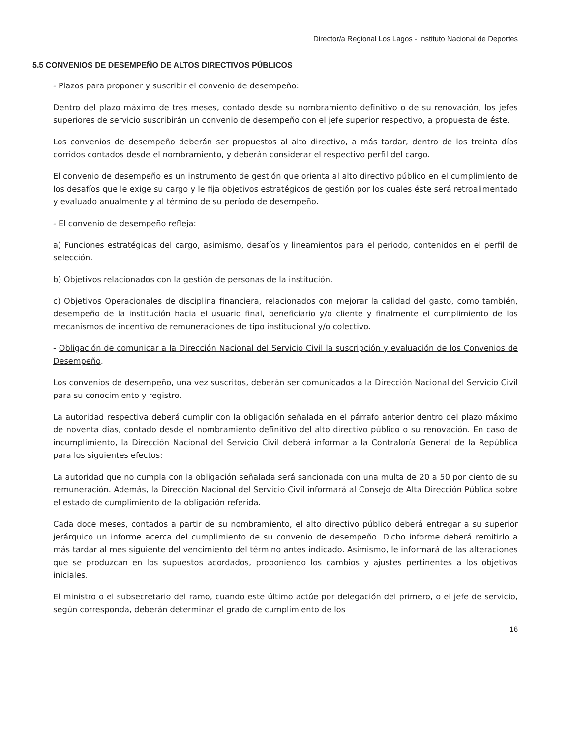Director/a Regional Los Lagos - Instituto Nacional de Deportes
5.5 CONVENIOS DE DESEMPEÑO DE ALTOS DIRECTIVOS PÚBLICOS
- Plazos para proponer y suscribir el convenio de desempeño:
Dentro del plazo máximo de tres meses, contado desde su nombramiento definitivo o de su renovación, los jefes superiores de servicio suscribirán un convenio de desempeño con el jefe superior respectivo, a propuesta de éste.
Los convenios de desempeño deberán ser propuestos al alto directivo, a más tardar, dentro de los treinta días corridos contados desde el nombramiento, y deberán considerar el respectivo perfil del cargo.
El convenio de desempeño es un instrumento de gestión que orienta al alto directivo público en el cumplimiento de los desafíos que le exige su cargo y le fija objetivos estratégicos de gestión por los cuales éste será retroalimentado y evaluado anualmente y al término de su período de desempeño.
- El convenio de desempeño refleja:
a) Funciones estratégicas del cargo, asimismo, desafíos y lineamientos para el periodo, contenidos en el perfil de selección.
b) Objetivos relacionados con la gestión de personas de la institución.
c) Objetivos Operacionales de disciplina financiera, relacionados con mejorar la calidad del gasto, como también, desempeño de la institución hacia el usuario final, beneficiario y/o cliente y finalmente el cumplimiento de los mecanismos de incentivo de remuneraciones de tipo institucional y/o colectivo.
- Obligación de comunicar a la Dirección Nacional del Servicio Civil la suscripción y evaluación de los Convenios de Desempeño.
Los convenios de desempeño, una vez suscritos, deberán ser comunicados a la Dirección Nacional del Servicio Civil para su conocimiento y registro.
La autoridad respectiva deberá cumplir con la obligación señalada en el párrafo anterior dentro del plazo máximo de noventa días, contado desde el nombramiento definitivo del alto directivo público o su renovación. En caso de incumplimiento, la Dirección Nacional del Servicio Civil deberá informar a la Contraloría General de la República para los siguientes efectos:
La autoridad que no cumpla con la obligación señalada será sancionada con una multa de 20 a 50 por ciento de su remuneración. Además, la Dirección Nacional del Servicio Civil informará al Consejo de Alta Dirección Pública sobre el estado de cumplimiento de la obligación referida.
Cada doce meses, contados a partir de su nombramiento, el alto directivo público deberá entregar a su superior jerárquico un informe acerca del cumplimiento de su convenio de desempeño. Dicho informe deberá remitirlo a más tardar al mes siguiente del vencimiento del término antes indicado. Asimismo, le informará de las alteraciones que se produzcan en los supuestos acordados, proponiendo los cambios y ajustes pertinentes a los objetivos iniciales.
El ministro o el subsecretario del ramo, cuando este último actúe por delegación del primero, o el jefe de servicio, según corresponda, deberán determinar el grado de cumplimiento de los
16